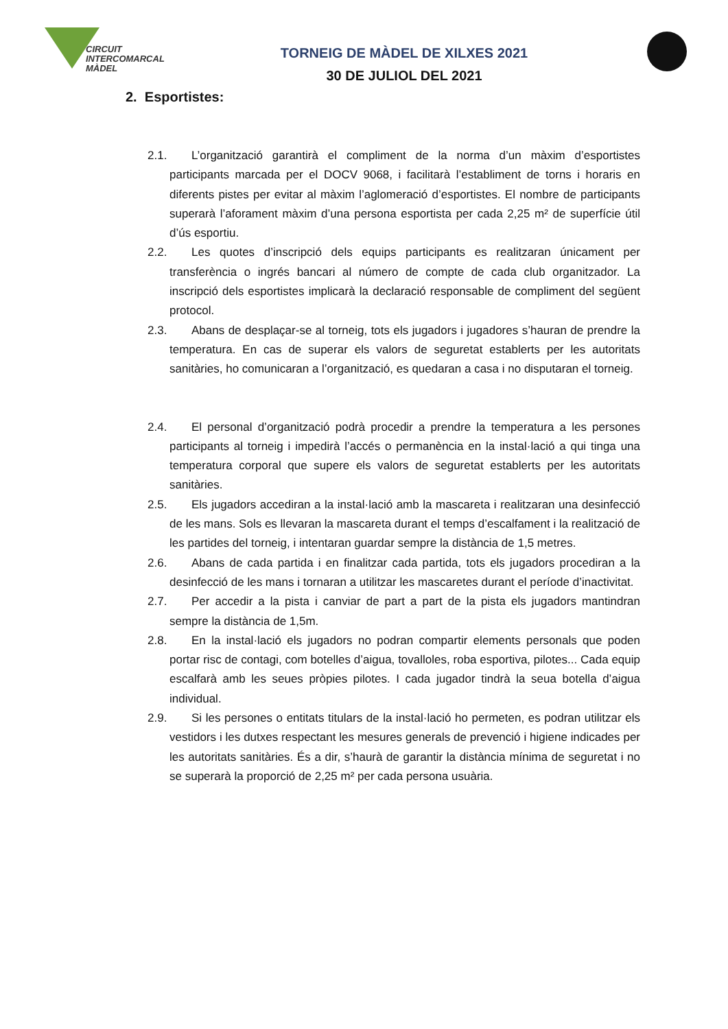CIRCUIT
INTERCOMARCAL
MÀDEL
TORNEIG DE MÀDEL DE XILXES 2021
30 DE JULIOL DEL 2021
2. Esportistes:
2.1. L’organització garantirà el compliment de la norma d’un màxim d’esportistes participants marcada per el DOCV 9068, i facilitarà l’establiment de torns i horaris en diferents pistes per evitar al màxim l’aglomeració d’esportistes. El nombre de participants superarà l’aforament màxim d’una persona esportista per cada 2,25 m² de superfície útil d’ús esportiu.
2.2. Les quotes d’inscripció dels equips participants es realitzaran únicament per transferència o ingrés bancari al número de compte de cada club organitzador. La inscripció dels esportistes implicarà la declaració responsable de compliment del següent protocol.
2.3. Abans de desplaçar-se al torneig, tots els jugadors i jugadores s’hauran de prendre la temperatura. En cas de superar els valors de seguretat establerts per les autoritats sanitàries, ho comunicaran a l’organització, es quedaran a casa i no disputaran el torneig.
2.4. El personal d’organització podrà procedir a prendre la temperatura a les persones participants al torneig i impedirà l’accés o permanència en la instal·lació a qui tinga una temperatura corporal que supere els valors de seguretat establerts per les autoritats sanitàries.
2.5. Els jugadors accediran a la instal·lació amb la mascareta i realitzaran una desinfecció de les mans. Sols es llevaran la mascareta durant el temps d’escalfament i la realització de les partides del torneig, i intentaran guardar sempre la distància de 1,5 metres.
2.6. Abans de cada partida i en finalitzar cada partida, tots els jugadors procediran a la desinfecció de les mans i tornaran a utilitzar les mascaretes durant el període d’inactivitat.
2.7. Per accedir a la pista i canviar de part a part de la pista els jugadors mantindran sempre la distància de 1,5m.
2.8. En la instal·lació els jugadors no podran compartir elements personals que poden portar risc de contagi, com botelles d’aigua, tovalloles, roba esportiva, pilotes... Cada equip escalfarà amb les seues pròpies pilotes. I cada jugador tindrà la seua botella d’aigua individual.
2.9. Si les persones o entitats titulars de la instal·lació ho permeten, es podran utilitzar els vestidors i les dutxes respectant les mesures generals de prevenció i higiene indicades per les autoritats sanitàries. És a dir, s’haurà de garantir la distància mínima de seguretat i no se superarà la proporció de 2,25 m² per cada persona usuària.